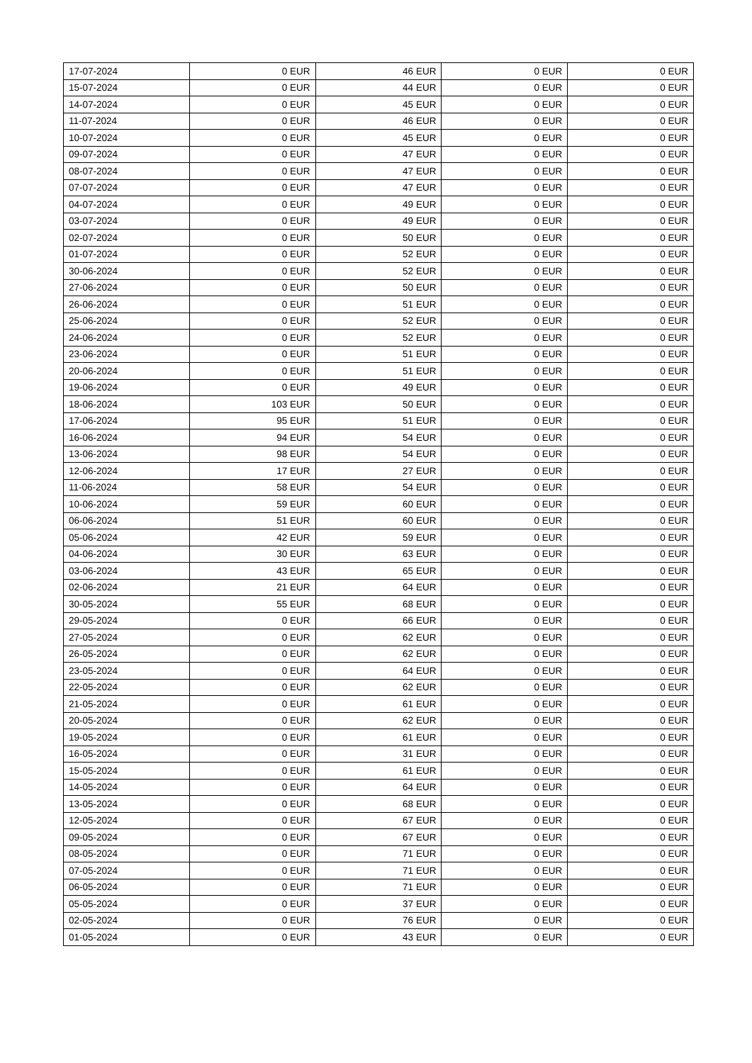| 17-07-2024 | 0 EUR | 46 EUR | 0 EUR | 0 EUR |
| 15-07-2024 | 0 EUR | 44 EUR | 0 EUR | 0 EUR |
| 14-07-2024 | 0 EUR | 45 EUR | 0 EUR | 0 EUR |
| 11-07-2024 | 0 EUR | 46 EUR | 0 EUR | 0 EUR |
| 10-07-2024 | 0 EUR | 45 EUR | 0 EUR | 0 EUR |
| 09-07-2024 | 0 EUR | 47 EUR | 0 EUR | 0 EUR |
| 08-07-2024 | 0 EUR | 47 EUR | 0 EUR | 0 EUR |
| 07-07-2024 | 0 EUR | 47 EUR | 0 EUR | 0 EUR |
| 04-07-2024 | 0 EUR | 49 EUR | 0 EUR | 0 EUR |
| 03-07-2024 | 0 EUR | 49 EUR | 0 EUR | 0 EUR |
| 02-07-2024 | 0 EUR | 50 EUR | 0 EUR | 0 EUR |
| 01-07-2024 | 0 EUR | 52 EUR | 0 EUR | 0 EUR |
| 30-06-2024 | 0 EUR | 52 EUR | 0 EUR | 0 EUR |
| 27-06-2024 | 0 EUR | 50 EUR | 0 EUR | 0 EUR |
| 26-06-2024 | 0 EUR | 51 EUR | 0 EUR | 0 EUR |
| 25-06-2024 | 0 EUR | 52 EUR | 0 EUR | 0 EUR |
| 24-06-2024 | 0 EUR | 52 EUR | 0 EUR | 0 EUR |
| 23-06-2024 | 0 EUR | 51 EUR | 0 EUR | 0 EUR |
| 20-06-2024 | 0 EUR | 51 EUR | 0 EUR | 0 EUR |
| 19-06-2024 | 0 EUR | 49 EUR | 0 EUR | 0 EUR |
| 18-06-2024 | 103 EUR | 50 EUR | 0 EUR | 0 EUR |
| 17-06-2024 | 95 EUR | 51 EUR | 0 EUR | 0 EUR |
| 16-06-2024 | 94 EUR | 54 EUR | 0 EUR | 0 EUR |
| 13-06-2024 | 98 EUR | 54 EUR | 0 EUR | 0 EUR |
| 12-06-2024 | 17 EUR | 27 EUR | 0 EUR | 0 EUR |
| 11-06-2024 | 58 EUR | 54 EUR | 0 EUR | 0 EUR |
| 10-06-2024 | 59 EUR | 60 EUR | 0 EUR | 0 EUR |
| 06-06-2024 | 51 EUR | 60 EUR | 0 EUR | 0 EUR |
| 05-06-2024 | 42 EUR | 59 EUR | 0 EUR | 0 EUR |
| 04-06-2024 | 30 EUR | 63 EUR | 0 EUR | 0 EUR |
| 03-06-2024 | 43 EUR | 65 EUR | 0 EUR | 0 EUR |
| 02-06-2024 | 21 EUR | 64 EUR | 0 EUR | 0 EUR |
| 30-05-2024 | 55 EUR | 68 EUR | 0 EUR | 0 EUR |
| 29-05-2024 | 0 EUR | 66 EUR | 0 EUR | 0 EUR |
| 27-05-2024 | 0 EUR | 62 EUR | 0 EUR | 0 EUR |
| 26-05-2024 | 0 EUR | 62 EUR | 0 EUR | 0 EUR |
| 23-05-2024 | 0 EUR | 64 EUR | 0 EUR | 0 EUR |
| 22-05-2024 | 0 EUR | 62 EUR | 0 EUR | 0 EUR |
| 21-05-2024 | 0 EUR | 61 EUR | 0 EUR | 0 EUR |
| 20-05-2024 | 0 EUR | 62 EUR | 0 EUR | 0 EUR |
| 19-05-2024 | 0 EUR | 61 EUR | 0 EUR | 0 EUR |
| 16-05-2024 | 0 EUR | 31 EUR | 0 EUR | 0 EUR |
| 15-05-2024 | 0 EUR | 61 EUR | 0 EUR | 0 EUR |
| 14-05-2024 | 0 EUR | 64 EUR | 0 EUR | 0 EUR |
| 13-05-2024 | 0 EUR | 68 EUR | 0 EUR | 0 EUR |
| 12-05-2024 | 0 EUR | 67 EUR | 0 EUR | 0 EUR |
| 09-05-2024 | 0 EUR | 67 EUR | 0 EUR | 0 EUR |
| 08-05-2024 | 0 EUR | 71 EUR | 0 EUR | 0 EUR |
| 07-05-2024 | 0 EUR | 71 EUR | 0 EUR | 0 EUR |
| 06-05-2024 | 0 EUR | 71 EUR | 0 EUR | 0 EUR |
| 05-05-2024 | 0 EUR | 37 EUR | 0 EUR | 0 EUR |
| 02-05-2024 | 0 EUR | 76 EUR | 0 EUR | 0 EUR |
| 01-05-2024 | 0 EUR | 43 EUR | 0 EUR | 0 EUR |